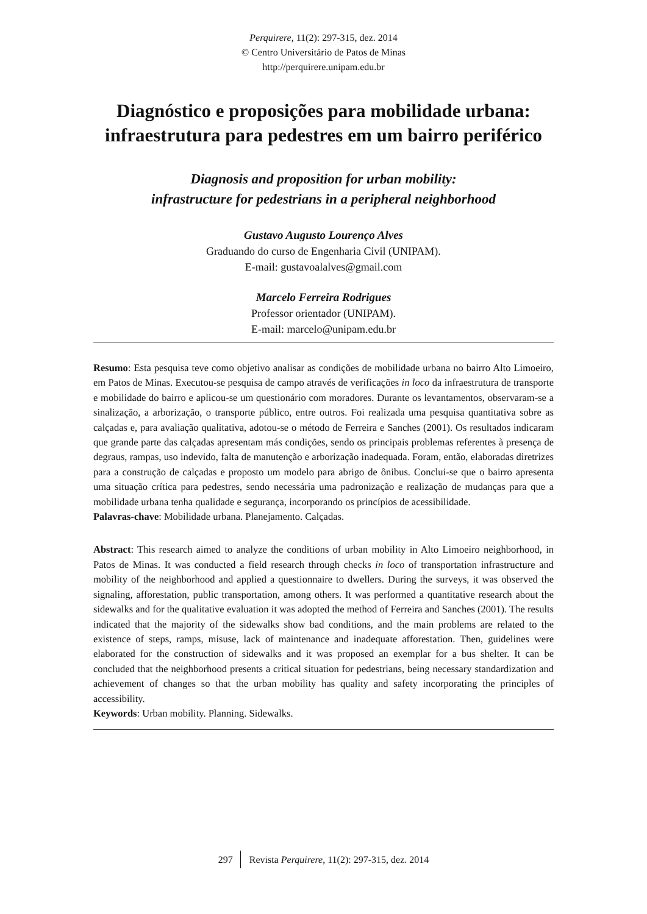Perquirere, 11(2): 297-315, dez. 2014
© Centro Universitário de Patos de Minas
http://perquirere.unipam.edu.br
Diagnóstico e proposições para mobilidade urbana: infraestrutura para pedestres em um bairro periférico
Diagnosis and proposition for urban mobility:
infrastructure for pedestrians in a peripheral neighborhood
Gustavo Augusto Lourenço Alves
Graduando do curso de Engenharia Civil (UNIPAM).
E-mail: gustavoalalves@gmail.com
Marcelo Ferreira Rodrigues
Professor orientador (UNIPAM).
E-mail: marcelo@unipam.edu.br
Resumo: Esta pesquisa teve como objetivo analisar as condições de mobilidade urbana no bairro Alto Limoeiro, em Patos de Minas. Executou-se pesquisa de campo através de verificações in loco da infraestrutura de transporte e mobilidade do bairro e aplicou-se um questionário com moradores. Durante os levantamentos, observaram-se a sinalização, a arborização, o transporte público, entre outros. Foi realizada uma pesquisa quantitativa sobre as calçadas e, para avaliação qualitativa, adotou-se o método de Ferreira e Sanches (2001). Os resultados indicaram que grande parte das calçadas apresentam más condições, sendo os principais problemas referentes à presença de degraus, rampas, uso indevido, falta de manutenção e arborização inadequada. Foram, então, elaboradas diretrizes para a construção de calçadas e proposto um modelo para abrigo de ônibus. Conclui-se que o bairro apresenta uma situação crítica para pedestres, sendo necessária uma padronização e realização de mudanças para que a mobilidade urbana tenha qualidade e segurança, incorporando os princípios de acessibilidade.
Palavras-chave: Mobilidade urbana. Planejamento. Calçadas.
Abstract: This research aimed to analyze the conditions of urban mobility in Alto Limoeiro neighborhood, in Patos de Minas. It was conducted a field research through checks in loco of transportation infrastructure and mobility of the neighborhood and applied a questionnaire to dwellers. During the surveys, it was observed the signaling, afforestation, public transportation, among others. It was performed a quantitative research about the sidewalks and for the qualitative evaluation it was adopted the method of Ferreira and Sanches (2001). The results indicated that the majority of the sidewalks show bad conditions, and the main problems are related to the existence of steps, ramps, misuse, lack of maintenance and inadequate afforestation. Then, guidelines were elaborated for the construction of sidewalks and it was proposed an exemplar for a bus shelter. It can be concluded that the neighborhood presents a critical situation for pedestrians, being necessary standardization and achievement of changes so that the urban mobility has quality and safety incorporating the principles of accessibility.
Keywords: Urban mobility. Planning. Sidewalks.
297 Revista Perquirere, 11(2): 297-315, dez. 2014